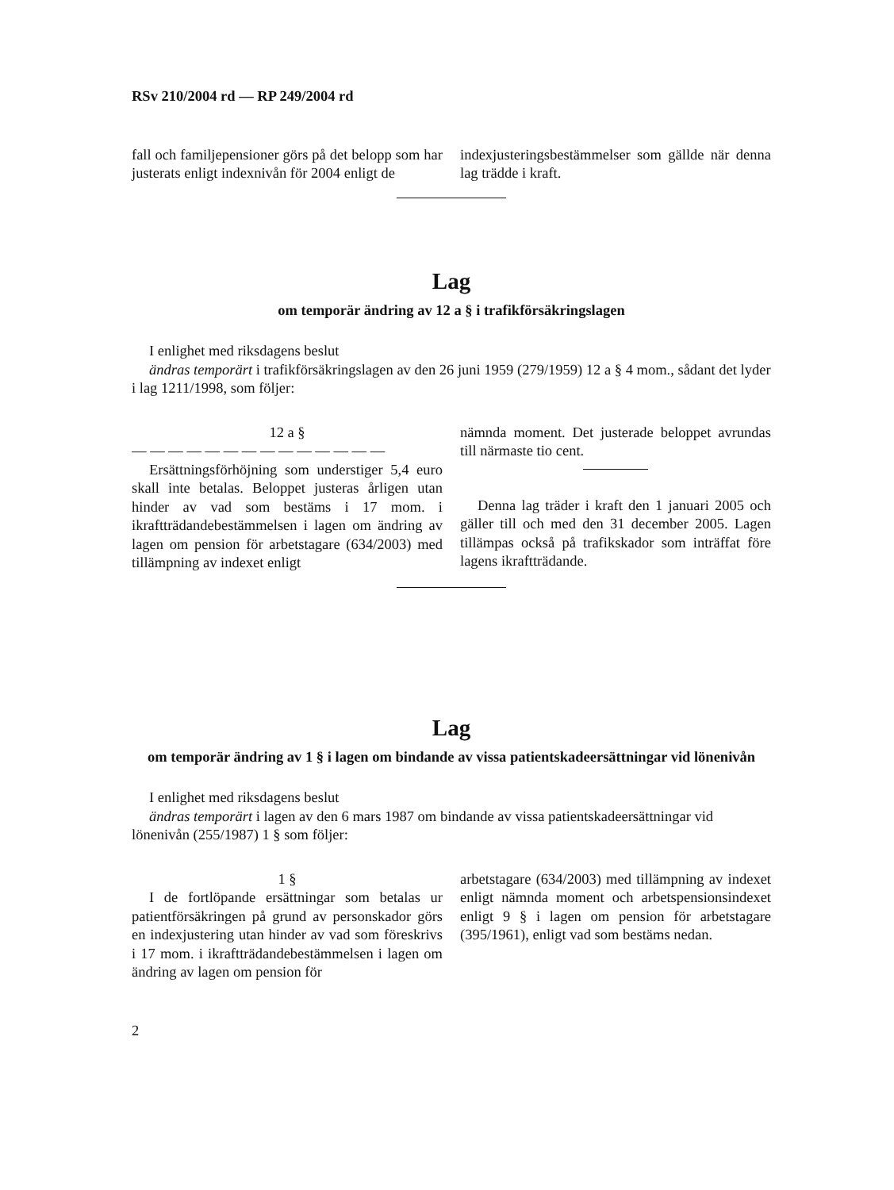RSv 210/2004 rd — RP 249/2004 rd
fall och familjepensioner görs på det belopp som har justerats enligt indexnivån för 2004 enligt de
indexjusteringsbestämmelser som gällde när denna lag trädde i kraft.
Lag
om temporär ändring av 12 a § i trafikförsäkringslagen
I enlighet med riksdagens beslut
ändras temporärt i trafikförsäkringslagen av den 26 juni 1959 (279/1959) 12 a § 4 mom., sådant det lyder i lag 1211/1998, som följer:
12 a §
— — — — — — — — — — — — — —
Ersättningsförhöjning som understiger 5,4 euro skall inte betalas. Beloppet justeras årligen utan hinder av vad som bestäms i 17 mom. i ikraftträdandebestämmelsen i lagen om ändring av lagen om pension för arbetstagare (634/2003) med tillämpning av indexet enligt
nämnda moment. Det justerade beloppet avrundas till närmaste tio cent.
Denna lag träder i kraft den 1 januari 2005 och gäller till och med den 31 december 2005. Lagen tillämpas också på trafikskador som inträffat före lagens ikraftträdande.
Lag
om temporär ändring av 1 § i lagen om bindande av vissa patientskadeersättningar vid lönenivån
I enlighet med riksdagens beslut
ändras temporärt i lagen av den 6 mars 1987 om bindande av vissa patientskadeersättningar vid lönenivån (255/1987) 1 § som följer:
1 §
I de fortlöpande ersättningar som betalas ur patientförsäkringen på grund av personskador görs en indexjustering utan hinder av vad som föreskrivs i 17 mom. i ikraftträdandebestämmelsen i lagen om ändring av lagen om pension för
arbetstagare (634/2003) med tillämpning av indexet enligt nämnda moment och arbetspensionsindexet enligt 9 § i lagen om pension för arbetstagare (395/1961), enligt vad som bestäms nedan.
2